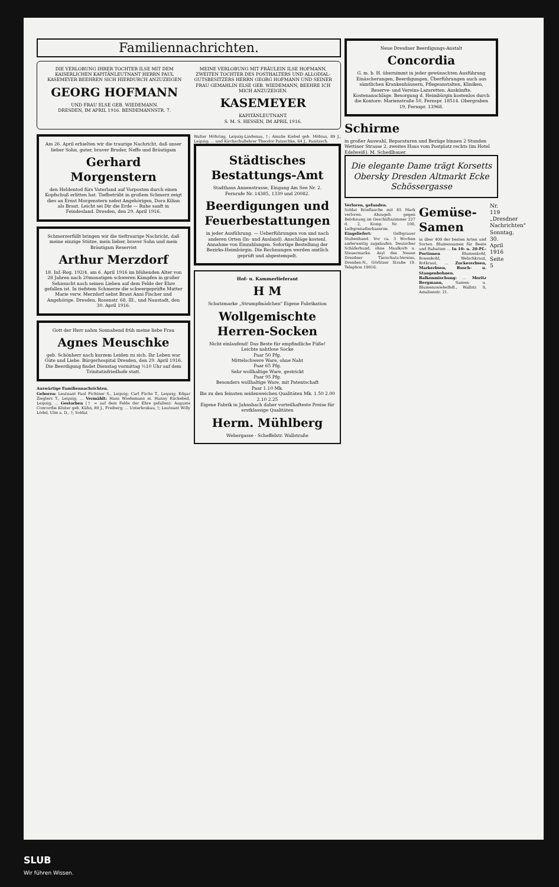Familiennachrichten.
DIE VERLOBUNG IHRER TOCHTER ILSE MIT DEM KAISERLICHEN KAPITÄNLEUTNANT HERRN PAUL KASEMEYER BEEHREN SICH HIERDURCH ANZUZEIGEN
GEORG HOFMANN
UND FRAU ELSE GEB. WIEDEMANN.
DRESDEN, IM APRIL 1916. BENDEMANNSTR. 7.
MEINE VERLOBUNG MIT FRÄULEIN ILSE HOFMANN, ZWEITEN TOCHTER DES POSTHALTERS UND ALLODIAL-GUTSBESITZERS HERRN GEORG HOFMANN UND SEINER FRAU GEMAHLIN ELSE GEB. WIEDEMANN, BEEHRE ICH MICH ANZUZEIGEN.
KASEMEYER
KAPITÄNLEUTNANT.
S. M. S. HESSEN, IM APRIL 1916.
Am 26. April erhielten wir die traurige Nachricht, daß unser lieber Sohn, guter, braver Bruder, Neffe und Bräutigam
Gerhard Morgenstern
den Heldentod fürs Vaterland auf Vorposten durch einen Kopfschuß erlitten hat. Tiefbetrübt in großem Schmerz zeigt dies an Ernst Morgenstern nebst Angehörigen, Dora Kilian als Braut. Leicht sei Dir die Erde — Ruhe sanft in Feindesland. Dresden, den 29. April 1916.
Schmerzerfüllt bringen wir die tieftraurige Nachricht, daß meine einzige Stütze, mein lieber, braver Sohn und mein Bräutigam Reservist
Arthur Merzdorf
18. Inf.-Reg. 192/4. am 6. April 1916 im blühenden Alter von 28 Jahren nach 20monatigen schweren Kämpfen in großer Sehnsucht nach seinen Lieben auf dem Felde der Ehre gefallen ist. In tiefstem Schmerze die schwergeprüfte Mutter Marie verw. Merzdorf nebst Braut Anni Fischer und Angehörige. Dresden, Rosenstr. 68, III., und Naustadt, den 30. April 1916.
Gott der Herr nahm Sonnabend früh meine liebe Frau
Agnes Meuschke
geb. Schönherr nach kurzem Leiden zu sich. Ihr Leben war Güte und Liebe. Bürgerhospital Dresden, den 29. April 1916. Die Beerdigung findet Dienstag vormittag ½10 Uhr auf dem Trinitatisfriedhofe statt.
Auswärtige Familiennachrichten.
Geboren: Leutnant Paul Fichtner S., Leipzig; Carl Füchs T., Leipzig; Edgar Zieglers T., Leipzig; ... Vermählt: Hans Wiedemann m. Hanny Rückebeil, Leipzig; ... Gestorben († = auf dem Felde der Ehre gefallen): Auguste Concordie Köster geb. Kühn, 80 J., Freiberg; ... Unterkoskau, †; Leutnant Willy Lödel, Ulm a. D., †; Soldat
Walter Möhring, Leipzig-Lindenau, †; Amalie Kiebel geb. Möbius, 89 J., Leipzig; ... und Kirchschullehrer Theodor Patzschke, 64 J., Panitzsch.
Städtisches Bestattungs-Amt
Stadthaus Annenstrasse, Eingang Am See Nr. 2.
Fernrufe Nr. 14385, 1339 und 20082.
Beerdigungen und Feuerbestattungen
in jeder Ausführung. — Ueberführungen von und nach anderen Orten (In- und Ausland). Anschläge kostenl. Annahme von Einzahlungen. Sofortige Bestellung der Bezirks-Heimbürgin. Die Rechnungen werden amtlich geprüft und abgestempelt.
Hof- u. Kammerlieferant
H M
Schutzmarke „Strumpfmädchen" Eigene Fabrikation
Wollgemischte Herren-Socken
Nicht einlaufend! Das Beste für empfindliche Füße!
Leichte nahtlose Socke
Paar 50 Pfg.
Mittelschwere Ware, ohne Naht
Paar 65 Pfg.
Sehr wollhaltige Ware, gestrickt
Paar 95 Pfg.
Besonders wollhaltige Ware, mit Patentschaft
Paar 1.10 Mk.
Bis zu den feinsten seidenweichen Qualitäten Mk. 1.50 2.00 2.10 2.25
Eigene Fabrik in Jahnsbach daher vorteilhafteste Preise für erstklassige Qualitäten
Herm. Mühlberg
Webergasse · Scheffelstr. Wallstraße
Neue Dresdner Beerdigungs-Anstalt
Concordia
G. m. b. H. übernimmt in jeder gewünschten Ausführung Einäscherungen, Beerdigungen, Überführungen auch aus sämtlichen Krankenhäusern, Pflegeanstalten, Kliniken, Reserve- und Vereins-Lazaretten. Auskünfte. Kostenanschläge. Besorgung d. Heimbürgin kostenlos durch die Kontore: Marienstraße 50, Fernspr. 18514. Obergraben 19, Fernspr. 13968.
Schirme
in großer Auswahl, Reparaturen und Bezüge binnen 2 Stunden Wettiner Strasse 2, zweites Haus vom Postplatz rechts (im Hotel Edelweiß). M. Schedlbauer.
Die elegante Dame trägt Korsetts Obersky Dresden Altmarkt Ecke Schössergasse
Verloren, gefunden.
Soldat Brieftasche mit 85 Mark verloren. Abzugeb. gegen Belohnung im Geschäftszimmer 227 d. 2. Komp. Nr. 100, Leibgrenadierkaserne.
Eingeliefert: Gelbgrauer Stubenhund. Vor ca. 3 Wochen anderweitig zugelaufen. Deutscher Schäferhund, ohne Maulkorb u. Steuermarke. Asyl des Neuen Dresdner Tierschutz-Vereins, Dresden-N., Görlitzer Straße 19. Telephon 19016.
Gemüse-Samen
in über 400 der besten Arten und Sorten. Blumensamen für Beete und Rabatten ... In 10- u. 20-Pf.-Portionen Blumenkohl, Rosenkohl, Welschkraut, Rotkraut, ... Zuckererbsen, Markerbsen, Busch- u. Stangenbohnen. Balkonmischung: ... Moritz Bergmann, Samen- u. Blumenzwiebelhdl., Wallstr. 9, Amalienstr. 21.
Nr. 119 „Dresdner Nachrichten" Sonntag, 30. April 1916 Seite 5
SLUB
Wir führen Wissen.